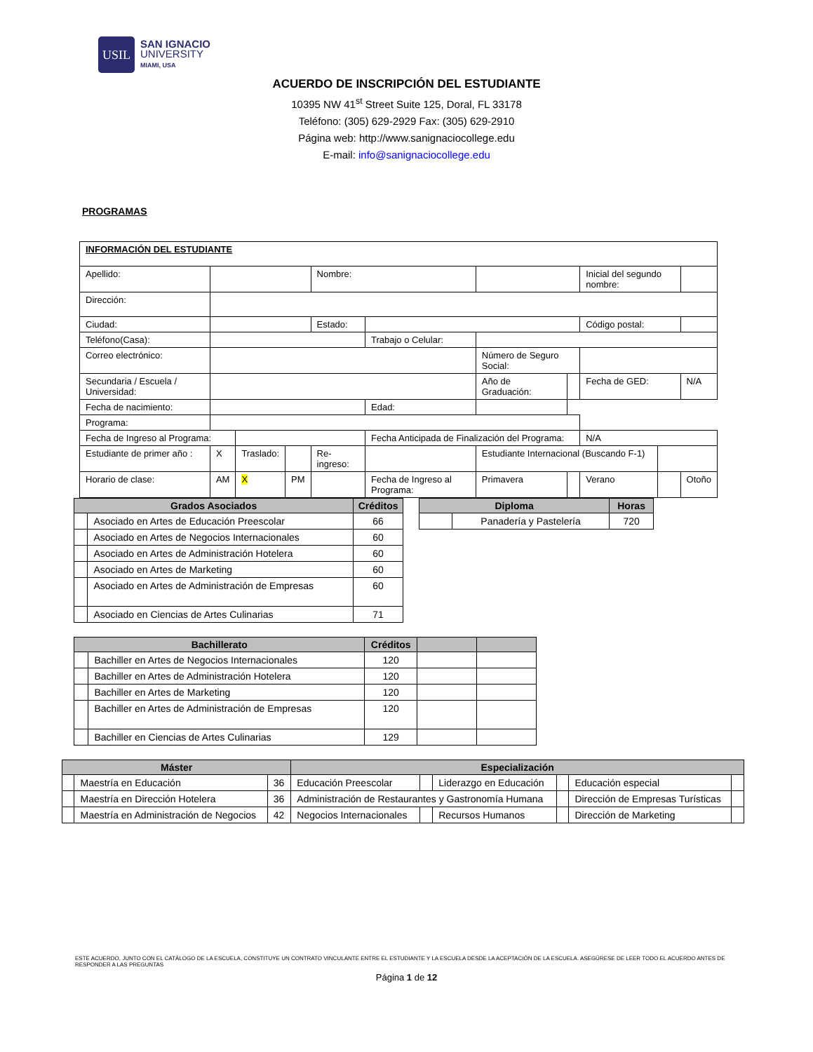USIL
SAN IGNACIO
UNIVERSITY
MIAMI, USA
ACUERDO DE INSCRIPCIÓN DEL ESTUDIANTE
10395 NW 41<sup>st</sup> Street Suite 125, Doral, FL 33178
Teléfono: (305) 629-2929 Fax: (305) 629-2910
Página web: http://www.sanignaciocollege.edu
E-mail: info@sanignaciocollege.edu
PROGRAMAS
| INFORMACIÓN DEL ESTUDIANTE | | | | | | | | | | | |
| Apellido: | | | | Nombre: | | | | | Inicial del segundo nombre: | | |
| Dirección: | | | | | | | | | | | |
| Ciudad: | | | | Estado: | | | | | Código postal: | | |
| Teléfono(Casa): | | | | | Trabajo o Celular: | | | | | | |
| Correo electrónico: | | | | | | Número de Seguro Social: | | | | | |
| Secundaria / Escuela / Universidad: | | | | | | Año de Graduación: | | | Fecha de GED: | | N/A |
| Fecha de nacimiento: | | | | | Edad: | | | | | | |
| Programa: | | | | | | | | | | | |
| Fecha de Ingreso al Programa: | | | | | Fecha Anticipada de Finalización del Programa: | | | | N/A | | |
| Estudiante de primer año : | X | Traslado: | | Re-ingreso: | | Estudiante Internacional (Buscando F-1) | | | | | |
| Horario de clase: | AM | X | PM | | Fecha de Ingreso al Programa: | | Primavera | | Verano | | Otoño |
| Grados Asociados | | Créditos |
| --- | --- | --- |
| | Asociado en Artes de Educación Preescolar | 66 |
| | Asociado en Artes de Negocios Internacionales | 60 |
| | Asociado en Artes de Administración Hotelera | 60 |
| | Asociado en Artes de Marketing | 60 |
| | Asociado en Artes de Administración de Empresas | 60 |
| | Asociado en Ciencias de Artes Culinarias | 71 |
| Diploma | | Horas |
| --- | --- | --- |
| | Panadería y Pastelería | 720 |
| Bachillerato | | Créditos | | |
| --- | --- | --- | --- | --- |
| | Bachiller en Artes de Negocios Internacionales | 120 | | |
| | Bachiller en Artes de Administración Hotelera | 120 | | |
| | Bachiller en Artes de Marketing | 120 | | |
| | Bachiller en Artes de Administración de Empresas | 120 | | |
| | Bachiller en Ciencias de Artes Culinarias | 129 | | |
| Máster | | | Especialización | | | | | |
| --- | --- | --- | --- | --- | --- | --- | --- | --- |
| | Maestría en Educación | 36 | Educación Preescolar | | Liderazgo en Educación | | Educación especial | |
| | Maestría en Dirección Hotelera | 36 | Administración de Restaurantes y Gastronomía Humana | | | | Dirección de Empresas Turísticas | |
| | Maestría en Administración de Negocios | 42 | Negocios Internacionales | | Recursos Humanos | | Dirección de Marketing | |
ESTE ACUERDO, JUNTO CON EL CATÁLOGO DE LA ESCUELA, CONSTITUYE UN CONTRATO VINCULANTE ENTRE EL ESTUDIANTE Y LA ESCUELA DESDE LA ACEPTACIÓN DE LA ESCUELA. ASEGÚRESE DE LEER TODO EL ACUERDO ANTES DE RESPONDER A LAS PREGUNTAS
Página 1 de 12